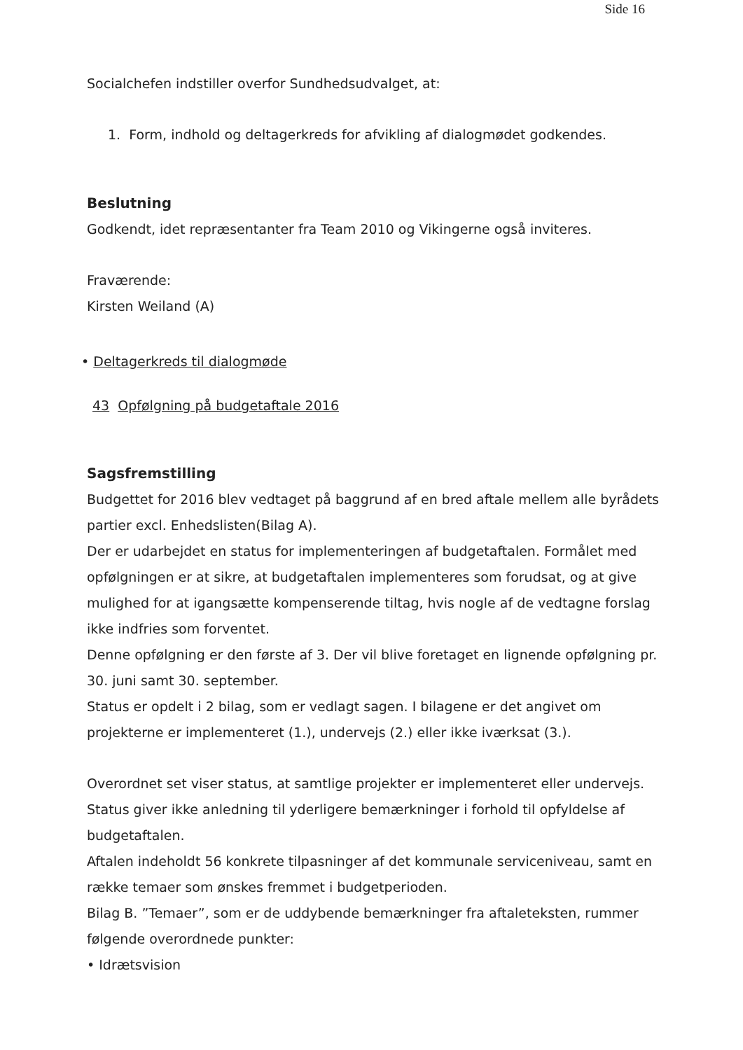Side 16
Socialchefen indstiller overfor Sundhedsudvalget, at:
1. Form, indhold og deltagerkreds for afvikling af dialogmødet godkendes.
Beslutning
Godkendt, idet repræsentanter fra Team 2010 og Vikingerne også inviteres.
Fraværende:
Kirsten Weiland (A)
• Deltagerkreds til dialogmøde
43 Opfølgning på budgetaftale 2016
Sagsfremstilling
Budgettet for 2016 blev vedtaget på baggrund af en bred aftale mellem alle byrådets partier excl. Enhedslisten(Bilag A).
Der er udarbejdet en status for implementeringen af budgetaftalen. Formålet med opfølgningen er at sikre, at budgetaftalen implementeres som forudsat, og at give mulighed for at igangsætte kompenserende tiltag, hvis nogle af de vedtagne forslag ikke indfries som forventet.
Denne opfølgning er den første af 3. Der vil blive foretaget en lignende opfølgning pr. 30. juni samt 30. september.
Status er opdelt i 2 bilag, som er vedlagt sagen. I bilagene er det angivet om projekterne er implementeret (1.), undervejs (2.) eller ikke iværksat (3.).
Overordnet set viser status, at samtlige projekter er implementeret eller undervejs.
Status giver ikke anledning til yderligere bemærkninger i forhold til opfyldelse af budgetaftalen.
Aftalen indeholdt 56 konkrete tilpasninger af det kommunale serviceniveau, samt en række temaer som ønskes fremmet i budgetperioden.
Bilag B. ”Temaer”, som er de uddybende bemærkninger fra aftaleteksten, rummer følgende overordnede punkter:
• Idrætsvision